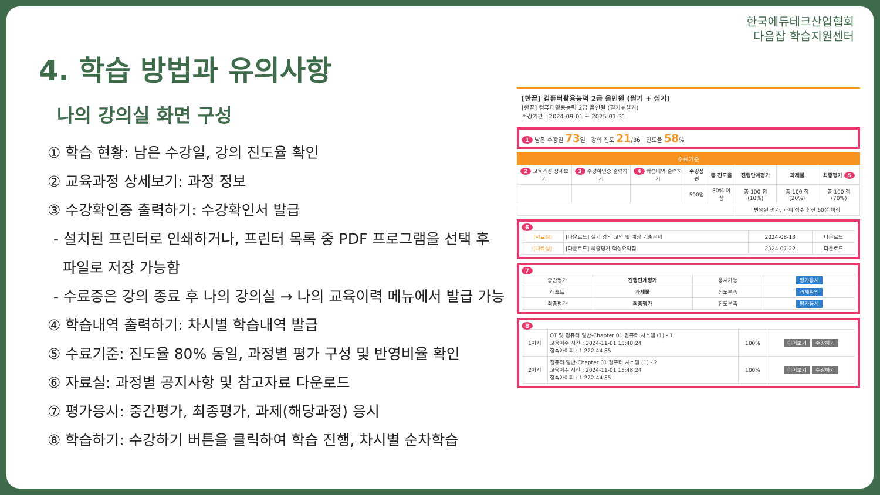한국에듀테크산업협회
다음잡 학습지원센터
4. 학습 방법과 유의사항
나의 강의실 화면 구성
① 학습 현황: 남은 수강일, 강의 진도율 확인
② 교육과정 상세보기: 과정 정보
③ 수강확인증 출력하기: 수강확인서 발급
- 설치된 프린터로 인쇄하거나, 프린터 목록 중 PDF 프로그램을 선택 후
파일로 저장 가능함
- 수료증은 강의 종료 후 나의 강의실 → 나의 교육이력 메뉴에서 발급 가능
④ 학습내역 출력하기: 차시별 학습내역 발급
⑤ 수료기준: 진도율 80% 동일, 과정별 평가 구성 및 반영비율 확인
⑥ 자료실: 과정별 공지사항 및 참고자료 다운로드
⑦ 평가응시: 중간평가, 최종평가, 과제(해당과정) 응시
⑧ 학습하기: 수강하기 버튼을 클릭하여 학습 진행, 차시별 순차학습
[한끝] 컴퓨터활용능력 2급 올인원 (필기 + 실기)
[한끝] 컴퓨터활용능력 2급 올인원 (필기+실기)
수강기간 : 2024-09-01 ~ 2025-01-31
1 남은 수강일 73일 강의 진도 21/36 진도율 58%
수료기준
| 2 교육과정 상세보기 | 3 수강확인증 출력하기 | 4 학습내역 출력하기 | 수강정원 | 총 진도율 | 진행단계평가 | 과제물 | 최종평가 5 |
| | | | 500명 | 80% 이상 | 총 100 점(10%) | 총 100 점(20%) | 총 100 점(70%) |
| | | | | | 반영된 평가, 과제 점수 합산 60점 이상 | | |
6
| [자료실] | [다운로드] 실기 강의 교안 및 예상 기출문제 | 2024-08-13 | 다운로드 |
| [자료실] | [다운로드] 최종평가 핵심요약집 | 2024-07-22 | 다운로드 |
7
| 중간평가 | 진행단계평가 | 응시가능 | 평가응시 |
| 레포트 | 과제물 | 진도부족 | 과제확인 |
| 최종평가 | 최종평가 | 진도부족 | 평가응시 |
8
| 1차시 | OT 및 컴퓨터 일반-Chapter 01 컴퓨터 시스템 (1) - 1 교육이수 시간 : 2024-11-01 15:48:24 접속아이피 : 1.222.44.85 | 100% | 이어보기 수강하기 |
| 2차시 | 컴퓨터 일반-Chapter 01 컴퓨터 시스템 (1) - 2 교육이수 시간 : 2024-11-01 15:48:24 접속아이피 : 1.222.44.85 | 100% | 이어보기 수강하기 |